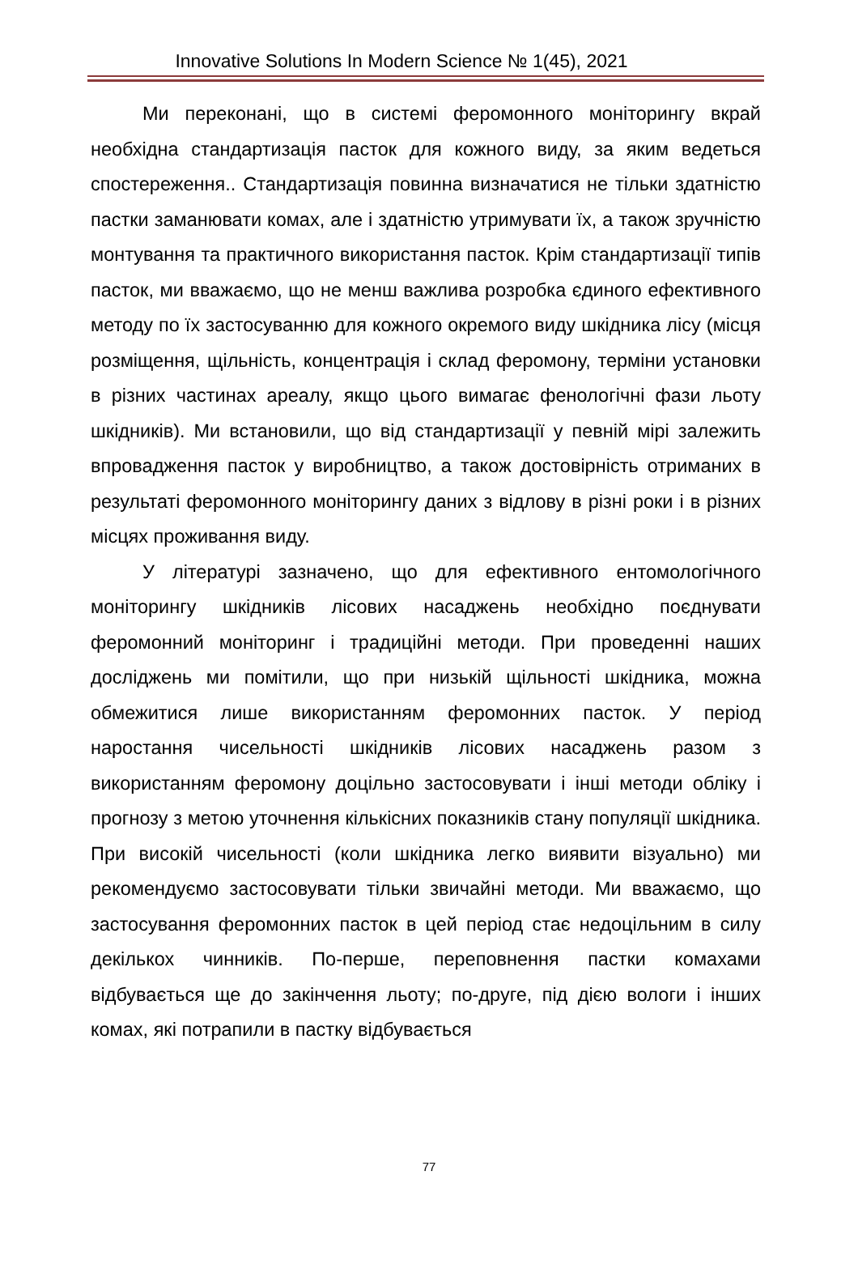Innovative Solutions In Modern Science № 1(45), 2021
Ми переконані, що в системі феромонного моніторингу вкрай необхідна стандартизація пасток для кожного виду, за яким ведеться спостереження.. Стандартизація повинна визначатися не тільки здатністю пастки заманювати комах, але і здатністю утримувати їх, а також зручністю монтування та практичного використання пасток. Крім стандартизації типів пасток, ми вважаємо, що не менш важлива розробка єдиного ефективного методу по їх застосуванню для кожного окремого виду шкідника лісу (місця розміщення, щільність, концентрація і склад феромону, терміни установки в різних частинах ареалу, якщо цього вимагає фенологічні фази льоту шкідників). Ми встановили, що від стандартизації у певній мірі залежить впровадження пасток у виробництво, а також достовірність отриманих в результаті феромонного моніторингу даних з відлову в різні роки і в різних місцях проживання виду.
У літературі зазначено, що для ефективного ентомологічного моніторингу шкідників лісових насаджень необхідно поєднувати феромонний моніторинг і традиційні методи. При проведенні наших досліджень ми помітили, що при низькій щільності шкідника, можна обмежитися лише використанням феромонних пасток. У період наростання чисельності шкідників лісових насаджень разом з використанням феромону доцільно застосовувати і інші методи обліку і прогнозу з метою уточнення кількісних показників стану популяції шкідника. При високій чисельності (коли шкідника легко виявити візуально) ми рекомендуємо застосовувати тільки звичайні методи. Ми вважаємо, що застосування феромонних пасток в цей період стає недоцільним в силу декількох чинників. По-перше, переповнення пастки комахами відбувається ще до закінчення льоту; по-друге, під дією вологи і інших комах, які потрапили в пастку відбувається
77